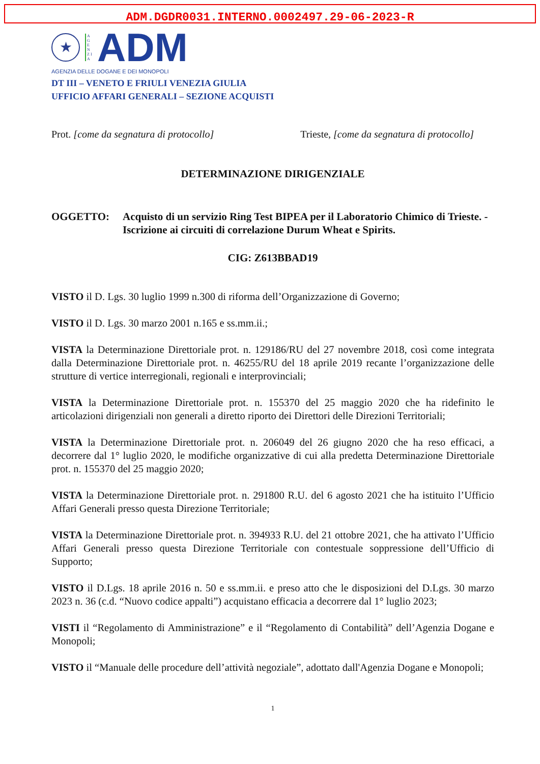ADM.DGDR0031.INTERNO.0002497.29-06-2023-R
★
A G E N Z I A
ADM
AGENZIA DELLE DOGANE E DEI MONOPOLI
DT III – VENETO E FRIULI VENEZIA GIULIA
UFFICIO AFFARI GENERALI – SEZIONE ACQUISTI
Prot. [come da segnatura di protocollo] Trieste, [come da segnatura di protocollo]
DETERMINAZIONE DIRIGENZIALE
OGGETTO: Acquisto di un servizio Ring Test BIPEA per il Laboratorio Chimico di Trieste. - Iscrizione ai circuiti di correlazione Durum Wheat e Spirits.
CIG: Z613BBAD19
VISTO il D. Lgs. 30 luglio 1999 n.300 di riforma dell’Organizzazione di Governo;
VISTO il D. Lgs. 30 marzo 2001 n.165 e ss.mm.ii.;
VISTA la Determinazione Direttoriale prot. n. 129186/RU del 27 novembre 2018, così come integrata dalla Determinazione Direttoriale prot. n. 46255/RU del 18 aprile 2019 recante l’organizzazione delle strutture di vertice interregionali, regionali e interprovinciali;
VISTA la Determinazione Direttoriale prot. n. 155370 del 25 maggio 2020 che ha ridefinito le articolazioni dirigenziali non generali a diretto riporto dei Direttori delle Direzioni Territoriali;
VISTA la Determinazione Direttoriale prot. n. 206049 del 26 giugno 2020 che ha reso efficaci, a decorrere dal 1° luglio 2020, le modifiche organizzative di cui alla predetta Determinazione Direttoriale prot. n. 155370 del 25 maggio 2020;
VISTA la Determinazione Direttoriale prot. n. 291800 R.U. del 6 agosto 2021 che ha istituito l’Ufficio Affari Generali presso questa Direzione Territoriale;
VISTA la Determinazione Direttoriale prot. n. 394933 R.U. del 21 ottobre 2021, che ha attivato l’Ufficio Affari Generali presso questa Direzione Territoriale con contestuale soppressione dell’Ufficio di Supporto;
VISTO il D.Lgs. 18 aprile 2016 n. 50 e ss.mm.ii. e preso atto che le disposizioni del D.Lgs. 30 marzo 2023 n. 36 (c.d. “Nuovo codice appalti”) acquistano efficacia a decorrere dal 1° luglio 2023;
VISTI il “Regolamento di Amministrazione” e il “Regolamento di Contabilità” dell’Agenzia Dogane e Monopoli;
VISTO il “Manuale delle procedure dell’attività negoziale”, adottato dall'Agenzia Dogane e Monopoli;
1